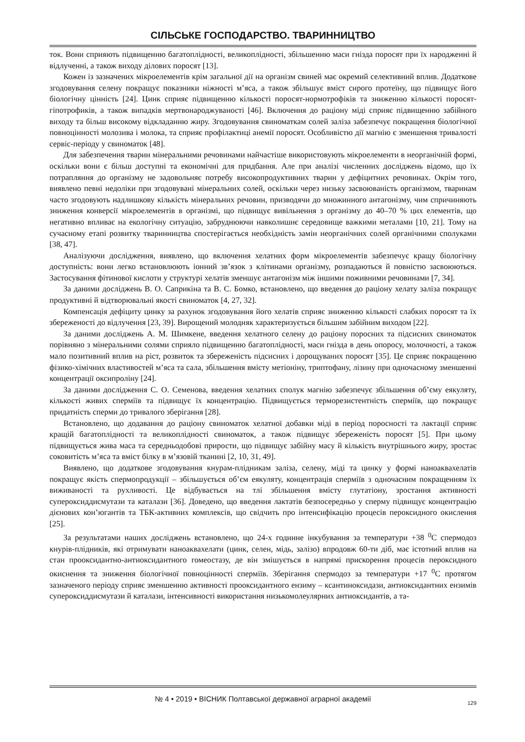СІЛЬСЬКЕ ГОСПОДАРСТВО. ТВАРИННИЦТВО
ток. Вони сприяють підвищенню багатоплідності, великоплідності, збільшенню маси гнізда поросят при їх народженні й відлученні, а також виходу ділових поросят [13].
Кожен із зазначених мікроелементів крім загальної дії на організм свиней має окремий селективний вплив. Додаткове згодовування селену покращує показники ніжності м’яса, а також збільшує вміст сирого протеїну, що підвищує його біологічну цінність [24]. Цинк сприяє підвищенню кількості поросят-нормотрофіків та зниженню кількості поросят-гіпотрофиків, а також випадків мертвонароджуваності [46]. Включення до раціону міді сприяє підвищенню забійного виходу та більш високому відкладанню жиру. Згодовування свиноматкам солей заліза забезпечує покращення біологічної повноцінності молозива і молока, та сприяє профілактиці анемії поросят. Особливістю дії магнію є зменшення тривалості сервіс-періоду у свиноматок [48].
Для забезпечення тварин мінеральними речовинами найчастіше використовують мікроелементи в неорганічній формі, оскільки вони є більш доступні та економічні для придбання. Але при аналізі численних досліджень відомо, що їх потрапляння до організму не задовольняє потребу високопродуктивних тварин у дефіцитних речовинах. Окрім того, виявлено певні недоліки при згодовувані мінеральних солей, оскільки через низьку засвоюваність організмом, тваринам часто згодовують надлишкову кількість мінеральних речовин, призводячи до множинного антагонізму, чим спричиняють зниження конверсії мікроелементів в організмі, що підвищує вивільнення з організму до 40–70 % цих елементів, що негативно впливає на екологічну ситуацію, забруднюючи навколишнє середовище важкими металами [10, 21]. Тому на сучасному етапі розвитку тваринництва спостерігається необхідність замін неорганічних солей органічними сполуками [38, 47].
Аналізуючи дослідження, виявлено, що включення хелатних форм мікроелементів забезпечує кращу біологічну доступність: вони легко встановлюють іонний зв’язок з клітинами організму, розпадаються й повністю засвоюються. Застосування фітинової кислоти у структурі хелатів зменшує антагонізм між іншими поживними речовинами [7, 34].
За даними досліджень В. О. Саприкіна та В. С. Бомко, встановлено, що введення до раціону хелату заліза покращує продуктивні й відтворювальні якості свиноматок [4, 27, 32].
Компенсація дефіциту цинку за рахунок згодовування його хелатів сприяє зниженню кількості слабких поросят та їх збереженості до відлучення [23, 39]. Вирощений молодняк характеризується більшим забійним виходом [22].
За даними досліджень А. М. Шимкене, введення хелатного селену до раціону поросних та підсисних свиноматок порівняно з мінеральними солями сприяло підвищенню багатоплідності, маси гнізда в день опоросу, молочності, а також мало позитивний вплив на ріст, розвиток та збереженість підсисних і дорощуваних поросят [35]. Це сприяє покращенню фізико-хімічних властивостей м’яса та сала, збільшення вмісту метіоніну, триптофану, лізину при одночасному зменшенні концентрації оксипроліну [24].
За даними дослідження С. О. Семенова, введення хелатних сполук магнію забезпечує збільшення об’єму еякуляту, кількості живих сперміїв та підвищує їх концентрацію. Підвищується терморезистентність сперміїв, що покращує придатність сперми до тривалого зберігання [28].
Встановлено, що додавання до раціону свиноматок хелатної добавки міді в період поросності та лактації сприяє кращій багатоплідності та великоплідності свиноматок, а також підвищує збереженість поросят [5]. При цьому підвищується жива маса та середньодобові прирости, що підвищує забійну масу й кількість внутрішнього жиру, зростає соковитість м’яса та вміст білку в м’язовій тканині [2, 10, 31, 49].
Виявлено, що додаткове згодовування кнурам-плідникам заліза, селену, міді та цинку у формі наноаквахелатів покращує якість спермопродукції – збільшується об’єм еякуляту, концентрація сперміїв з одночасним покращенням їх виживаності та рухливості. Це відбувається на тлі збільшення вмісту глутатіону, зростання активності супероксиддисмутази та каталази [36]. Доведено, що введення лактатів безпосередньо у сперму підвищує концентрацію дієнових кон’югантів та ТБК-активних комплексів, що свідчить про інтенсифікацію процесів пероксидного окислення [25].
За результатами наших досліджень встановлено, що 24-х годинне інкубування за температури +38 <sup>0</sup>С спермодоз кнурів-плідників, які отримувати наноаквахелати (цинк, селен, мідь, залізо) впродовж 60-ти діб, має істотний вплив на стан прооксидантно-антиоксидантного гомеостазу, де він змішується в напрямі прискорення процесів пероксидного окиснення та зниження біологічної повноцінності сперміїв. Зберігання спермодоз за температури +17 <sup>0</sup>С протягом зазначеного періоду сприяє зменшенню активності прооксидантного ензиму – ксантиноксидази, антиоксидантних ензимів супероксиддисмутази й каталази, інтенсивності використання низькомолеулярних антиоксидантів, а та-
№ 4 • 2019 • ВІСНИК Полтавської державної аграрної академії
129